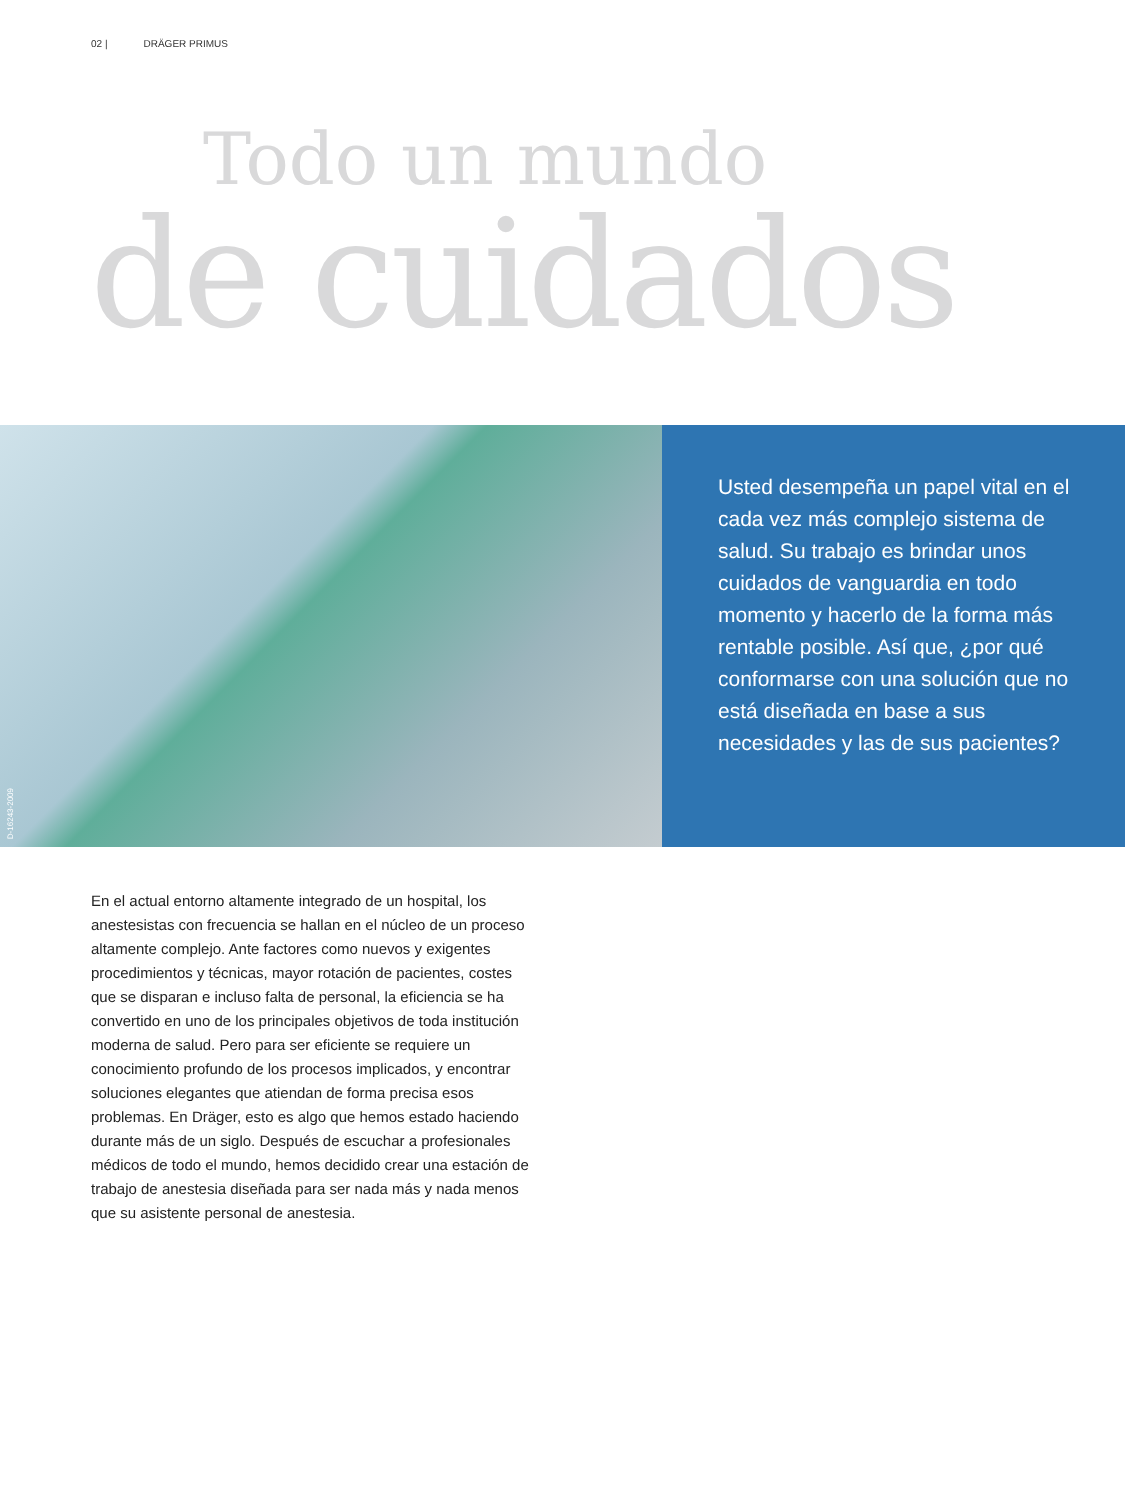02 | DRÄGER PRIMUS
Todo un mundo
de cuidados
D-16243-2009
Usted desempeña un papel vital en el cada vez más complejo sistema de salud. Su trabajo es brindar unos cuidados de vanguardia en todo momento y hacerlo de la forma más rentable posible. Así que, ¿por qué conformarse con una solución que no está diseñada en base a sus necesidades y las de sus pacientes?
En el actual entorno altamente integrado de un hospital, los anestesistas con frecuencia se hallan en el núcleo de un proceso altamente complejo. Ante factores como nuevos y exigentes procedimientos y técnicas, mayor rotación de pacientes, costes que se disparan e incluso falta de personal, la eficiencia se ha convertido en uno de los principales objetivos de toda institución moderna de salud. Pero para ser eficiente se requiere un conocimiento profundo de los procesos implicados, y encontrar soluciones elegantes que atiendan de forma precisa esos problemas. En Dräger, esto es algo que hemos estado haciendo durante más de un siglo. Después de escuchar a profesionales médicos de todo el mundo, hemos decidido crear una estación de trabajo de anestesia diseñada para ser nada más y nada menos que su asistente personal de anestesia.